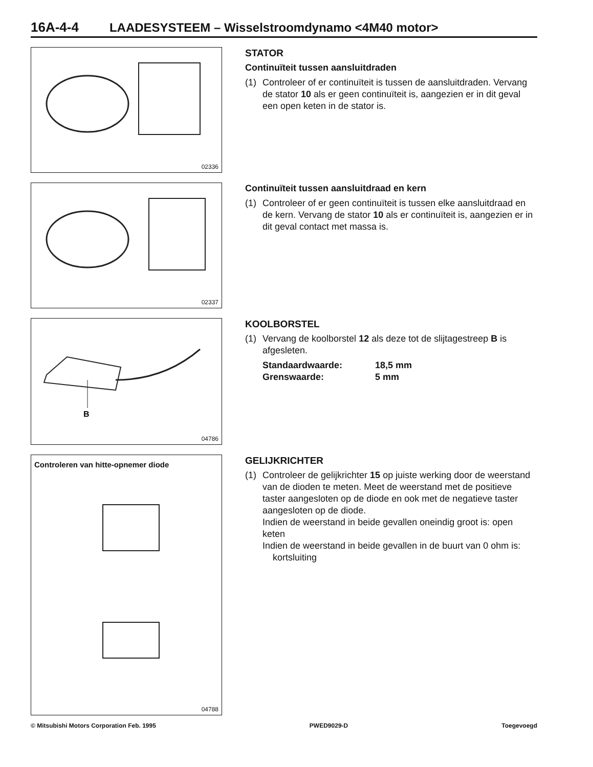16A-4-4 LAADESYSTEEM – Wisselstroomdynamo <4M40 motor>
02336
STATOR
Continuïteit tussen aansluitdraden
(1) Controleer of er continuïteit is tussen de aansluitdraden. Vervang de stator 10 als er geen continuïteit is, aangezien er in dit geval een open keten in de stator is.
02337
Continuïteit tussen aansluitdraad en kern
(1) Controleer of er geen continuïteit is tussen elke aansluitdraad en de kern. Vervang de stator 10 als er continuïteit is, aangezien er in dit geval contact met massa is.
B
04786
KOOLBORSTEL
(1) Vervang de koolborstel 12 als deze tot de slijtagestreep B is afgesleten.
Standaardwaarde:
18,5 mm
Grenswaarde:
5 mm
Controleren van hitte-opnemer diode
04788
GELIJKRICHTER
(1) Controleer de gelijkrichter 15 op juiste werking door de weerstand van de dioden te meten. Meet de weerstand met de positieve taster aangesloten op de diode en ook met de negatieve taster aangesloten op de diode.
Indien de weerstand in beide gevallen oneindig groot is: open keten
Indien de weerstand in beide gevallen in de buurt van 0 ohm is: kortsluiting
© Mitsubishi Motors Corporation Feb. 1995 PWED9029-D Toegevoegd